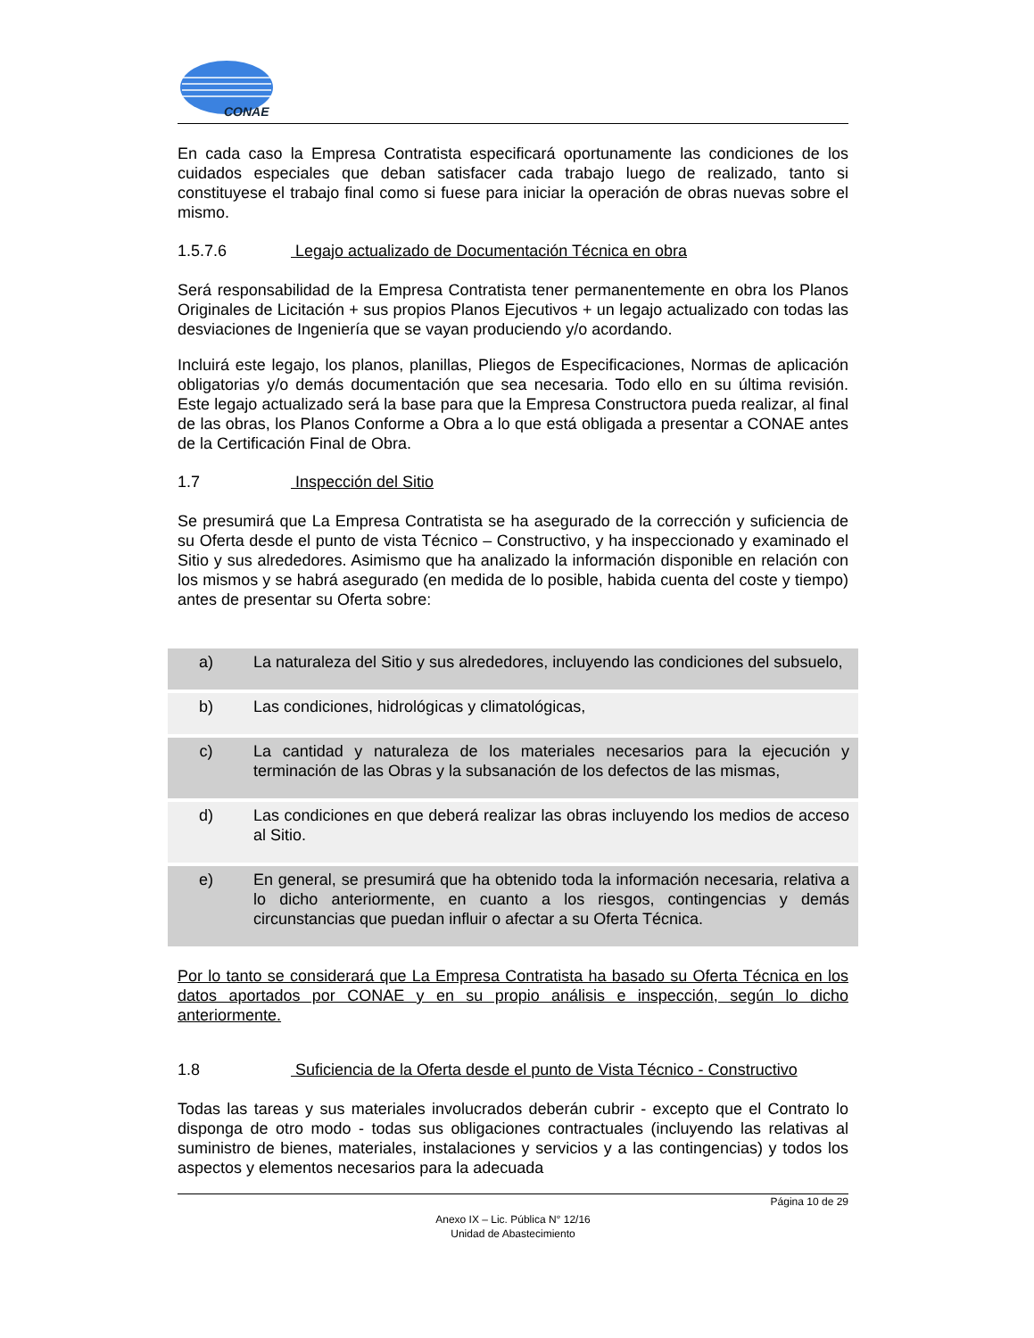CONAE
En cada caso la Empresa Contratista especificará oportunamente las condiciones de los cuidados especiales que deban satisfacer cada trabajo luego de realizado, tanto si constituyese el trabajo final como si fuese para iniciar la operación de obras nuevas sobre el mismo.
1.5.7.6 Legajo actualizado de Documentación Técnica en obra
Será responsabilidad de la Empresa Contratista tener permanentemente en obra los Planos Originales de Licitación + sus propios Planos Ejecutivos + un legajo actualizado con todas las desviaciones de Ingeniería que se vayan produciendo y/o acordando.
Incluirá este legajo, los planos, planillas, Pliegos de Especificaciones, Normas de aplicación obligatorias y/o demás documentación que sea necesaria. Todo ello en su última revisión. Este legajo actualizado será la base para que la Empresa Constructora pueda realizar, al final de las obras, los Planos Conforme a Obra a lo que está obligada a presentar a CONAE antes de la Certificación Final de Obra.
1.7 Inspección del Sitio
Se presumirá que La Empresa Contratista se ha asegurado de la corrección y suficiencia de su Oferta desde el punto de vista Técnico – Constructivo, y ha inspeccionado y examinado el Sitio y sus alrededores. Asimismo que ha analizado la información disponible en relación con los mismos y se habrá asegurado (en medida de lo posible, habida cuenta del coste y tiempo) antes de presentar su Oferta sobre:
| a) | La naturaleza del Sitio y sus alrededores, incluyendo las condiciones del subsuelo, |
| b) | Las condiciones, hidrológicas y climatológicas, |
| c) | La cantidad y naturaleza de los materiales necesarios para la ejecución y terminación de las Obras y la subsanación de los defectos de las mismas, |
| d) | Las condiciones en que deberá realizar las obras incluyendo los medios de acceso al Sitio. |
| e) | En general, se presumirá que ha obtenido toda la información necesaria, relativa a lo dicho anteriormente, en cuanto a los riesgos, contingencias y demás circunstancias que puedan influir o afectar a su Oferta Técnica. |
Por lo tanto se considerará que La Empresa Contratista ha basado su Oferta Técnica en los datos aportados por CONAE y en su propio análisis e inspección, según lo dicho anteriormente.
1.8 Suficiencia de la Oferta desde el punto de Vista Técnico - Constructivo
Todas las tareas y sus materiales involucrados deberán cubrir - excepto que el Contrato lo disponga de otro modo - todas sus obligaciones contractuales (incluyendo las relativas al suministro de bienes, materiales, instalaciones y servicios y a las contingencias) y todos los aspectos y elementos necesarios para la adecuada
Página 10 de 29
Anexo IX – Lic. Pública N° 12/16
Unidad de Abastecimiento